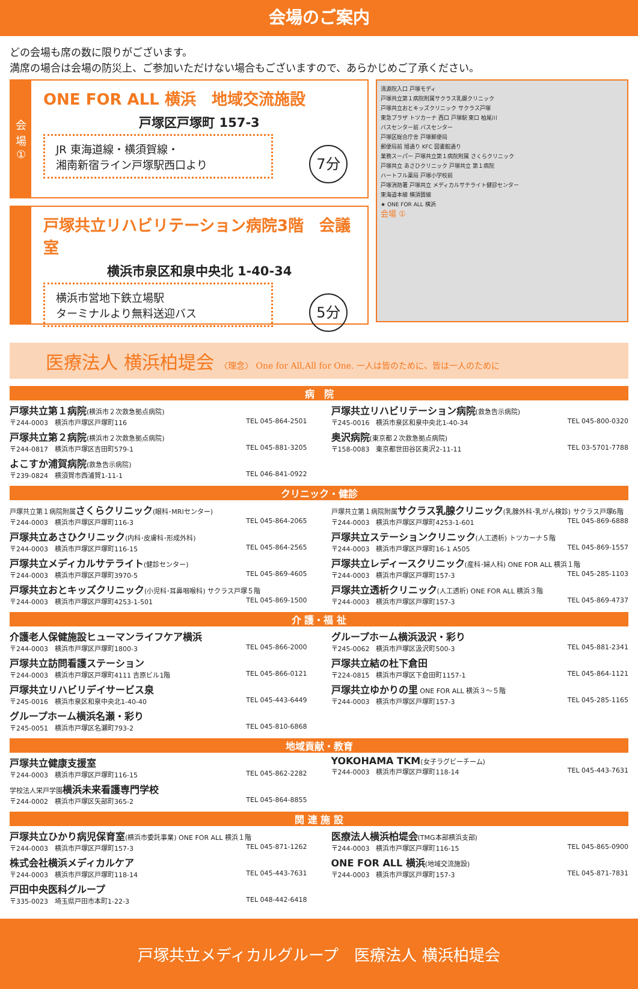会場のご案内
どの会場も席の数に限りがございます。
満席の場合は会場の防災上、ご参加いただけない場合もございますので、あらかじめご了承ください。
会
場
①
ONE FOR ALL 横浜　地域交流施設
戸塚区戸塚町 157-3
JR 東海道線・横須賀線・
湘南新宿ライン戸塚駅西口より
7分
戸塚共立リハビリテーション病院3階　会議室
横浜市泉区和泉中央北 1-40-34
横浜市営地下鉄立場駅
ターミナルより無料送迎バス
5分
清源院入口 戸塚モディ
戸塚共立第１病院附属サクラス乳腺クリニック
戸塚共立おとキッズクリニック サクラス戸塚
東急プラザ トツカーナ 西口 戸塚駅 東口 柏尾川
バスセンター前 バスセンター
戸塚区総合庁舎 戸塚郵便局
郵便局前 旭通り KFC 図書館通り
業務スーパー 戸塚共立第１病院附属 さくらクリニック
戸塚共立 あさひクリニック 戸塚共立 第１病院
ハートフル薬局 戸塚小学校前
戸塚消防署 戸塚共立 メディカルサテライト健診センター
東海道本線 横須賀線
★ ONE FOR ALL 横浜
会場 ①
医療法人 横浜柏堤会 〈理念〉 One for All,All for One. 一人は皆のために、皆は一人のために
病　院
戸塚共立第１病院(横浜市２次救急拠点病院)
〒244-0003　横浜市戸塚区戸塚町116 TEL 045-864-2501
戸塚共立リハビリテーション病院(救急告示病院)
〒245-0016　横浜市泉区和泉中央北1-40-34 TEL 045-800-0320
戸塚共立第２病院(横浜市２次救急拠点病院)
〒244-0817　横浜市戸塚区吉田町579-1 TEL 045-881-3205
奥沢病院(東京都２次救急拠点病院)
〒158-0083　東京都世田谷区奥沢2-11-11 TEL 03-5701-7788
よこすか浦賀病院(救急告示病院)
〒239-0824　横須賀市西浦賀1-11-1 TEL 046-841-0922
クリニック・健診
戸塚共立第１病院附属 さくらクリニック(眼科･MRIセンター)
〒244-0003　横浜市戸塚区戸塚町116-3 TEL 045-864-2065
戸塚共立第１病院附属 サクラス乳腺クリニック(乳腺外科･乳がん検診) サクラス戸塚6階
〒244-0003　横浜市戸塚区戸塚町4253-1-601 TEL 045-869-6888
戸塚共立あさひクリニック(内科･皮膚科･形成外科)
〒244-0003　横浜市戸塚区戸塚町116-15 TEL 045-864-2565
戸塚共立ステーションクリニック(人工透析) トツカーナ５階
〒244-0003　横浜市戸塚区戸塚町16-1 A505 TEL 045-869-1557
戸塚共立メディカルサテライト(健診センター)
〒244-0003　横浜市戸塚区戸塚町3970-5 TEL 045-869-4605
戸塚共立レディースクリニック(産科･婦人科) ONE FOR ALL 横浜１階
〒244-0003　横浜市戸塚区戸塚町157-3 TEL 045-285-1103
戸塚共立おとキッズクリニック(小児科･耳鼻咽喉科) サクラス戸塚５階
〒244-0003　横浜市戸塚区戸塚町4253-1-501 TEL 045-869-1500
戸塚共立透析クリニック(人工透析) ONE FOR ALL 横浜３階
〒244-0003　横浜市戸塚区戸塚町157-3 TEL 045-869-4737
介 護・福 祉
介護老人保健施設ヒューマンライフケア横浜
〒244-0003　横浜市戸塚区戸塚町1800-3 TEL 045-866-2000
グループホーム横浜汲沢・彩り
〒245-0062　横浜市戸塚区汲沢町500-3 TEL 045-881-2341
戸塚共立訪問看護ステーション
〒244-0003　横浜市戸塚区戸塚町4111 吉原ビル1階 TEL 045-866-0121
戸塚共立結の杜下倉田
〒224-0815　横浜市戸塚区下倉田町1157-1 TEL 045-864-1121
戸塚共立リハビリデイサービス泉
〒245-0016　横浜市泉区和泉中央北1-40-40 TEL 045-443-6449
戸塚共立ゆかりの里 ONE FOR ALL 横浜３～５階
〒244-0003　横浜市戸塚区戸塚町157-3 TEL 045-285-1165
グループホーム横浜名瀬・彩り
〒245-0051　横浜市戸塚区名瀬町793-2 TEL 045-810-6868
地域貢献・教育
戸塚共立健康支援室
〒244-0003　横浜市戸塚区戸塚町116-15 TEL 045-862-2282
YOKOHAMA TKM(女子ラグビーチーム)
〒244-0003　横浜市戸塚区戸塚町118-14 TEL 045-443-7631
学校法人栄戸学園 横浜未来看護専門学校
〒244-0002　横浜市戸塚区矢部町365-2 TEL 045-864-8855
関 連 施 設
戸塚共立ひかり病児保育室(横浜市委託事業) ONE FOR ALL 横浜１階
〒244-0003　横浜市戸塚区戸塚町157-3 TEL 045-871-1262
医療法人横浜柏堤会(TMG本部横浜支部)
〒244-0003　横浜市戸塚区戸塚町116-15 TEL 045-865-0900
株式会社横浜メディカルケア
〒244-0003　横浜市戸塚区戸塚町118-14 TEL 045-443-7631
ONE FOR ALL 横浜(地域交流施設)
〒244-0003　横浜市戸塚区戸塚町157-3 TEL 045-871-7831
戸田中央医科グループ
〒335-0023　埼玉県戸田市本町1-22-3 TEL 048-442-6418
戸塚共立メディカルグループ　医療法人 横浜柏堤会